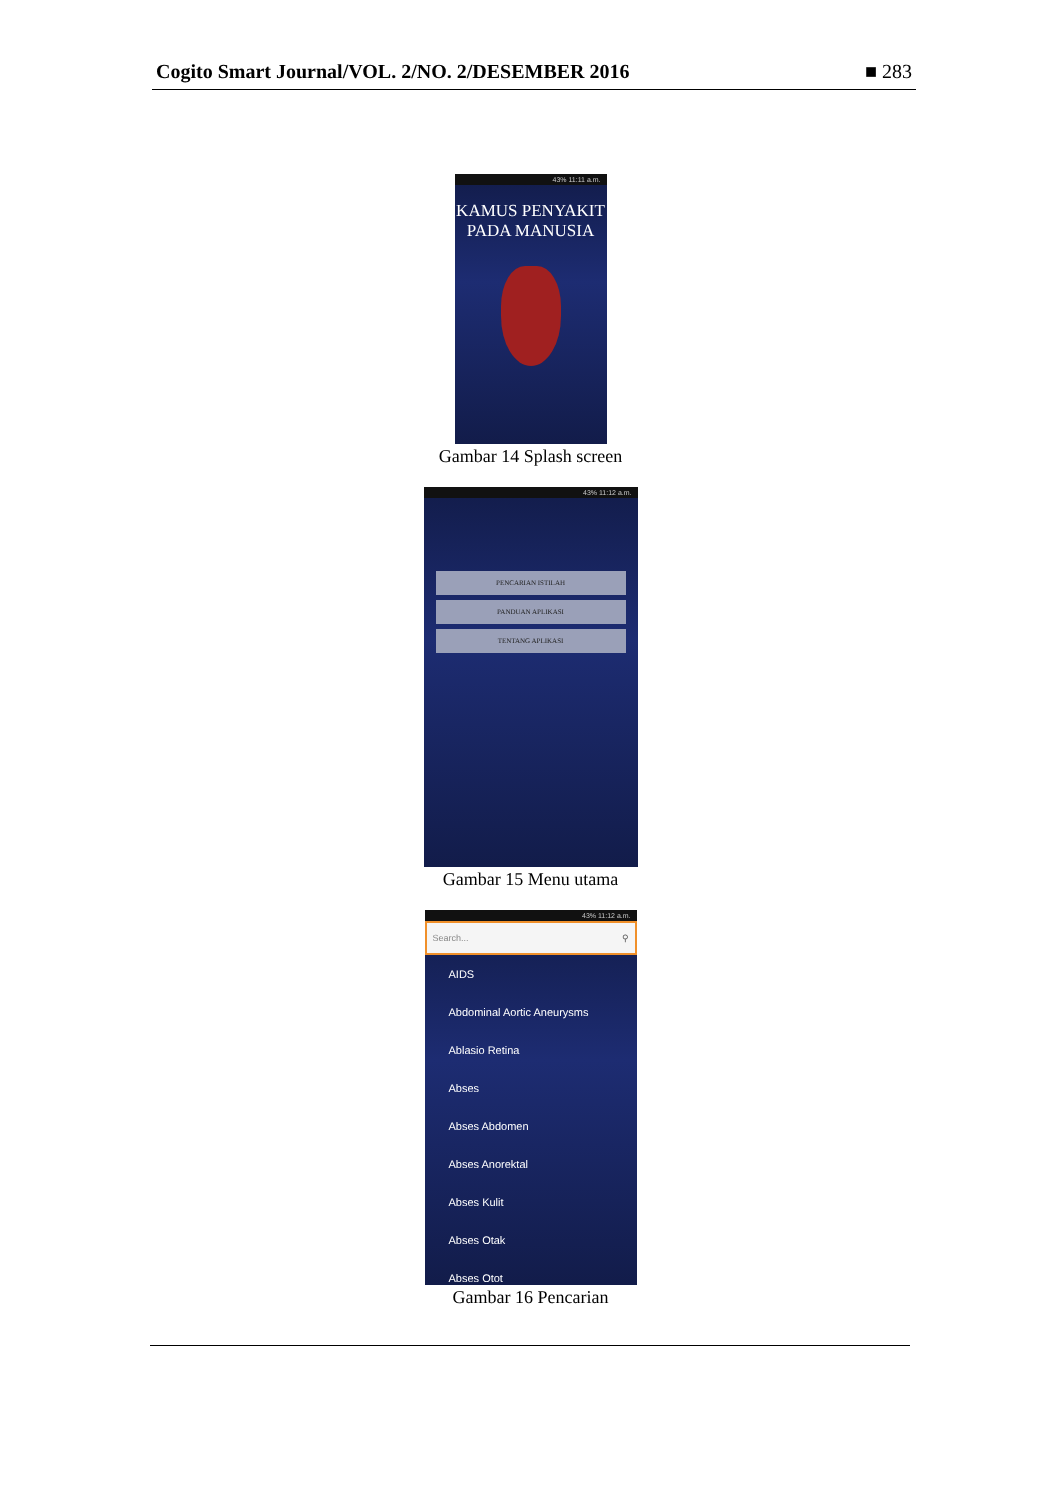Cogito Smart Journal/VOL. 2/NO. 2/DESEMBER 2016 ■ 283
43% 11:11 a.m.
KAMUS PENYAKIT
PADA MANUSIA
Gambar 14 Splash screen
43% 11:12 a.m.
PENCARIAN ISTILAH
PANDUAN APLIKASI
TENTANG APLIKASI
Gambar 15 Menu utama
43% 11:12 a.m.
Search... ⚲
AIDS
Abdominal Aortic Aneurysms
Ablasio Retina
Abses
Abses Abdomen
Abses Anorektal
Abses Kulit
Abses Otak
Abses Otot
Gambar 16 Pencarian